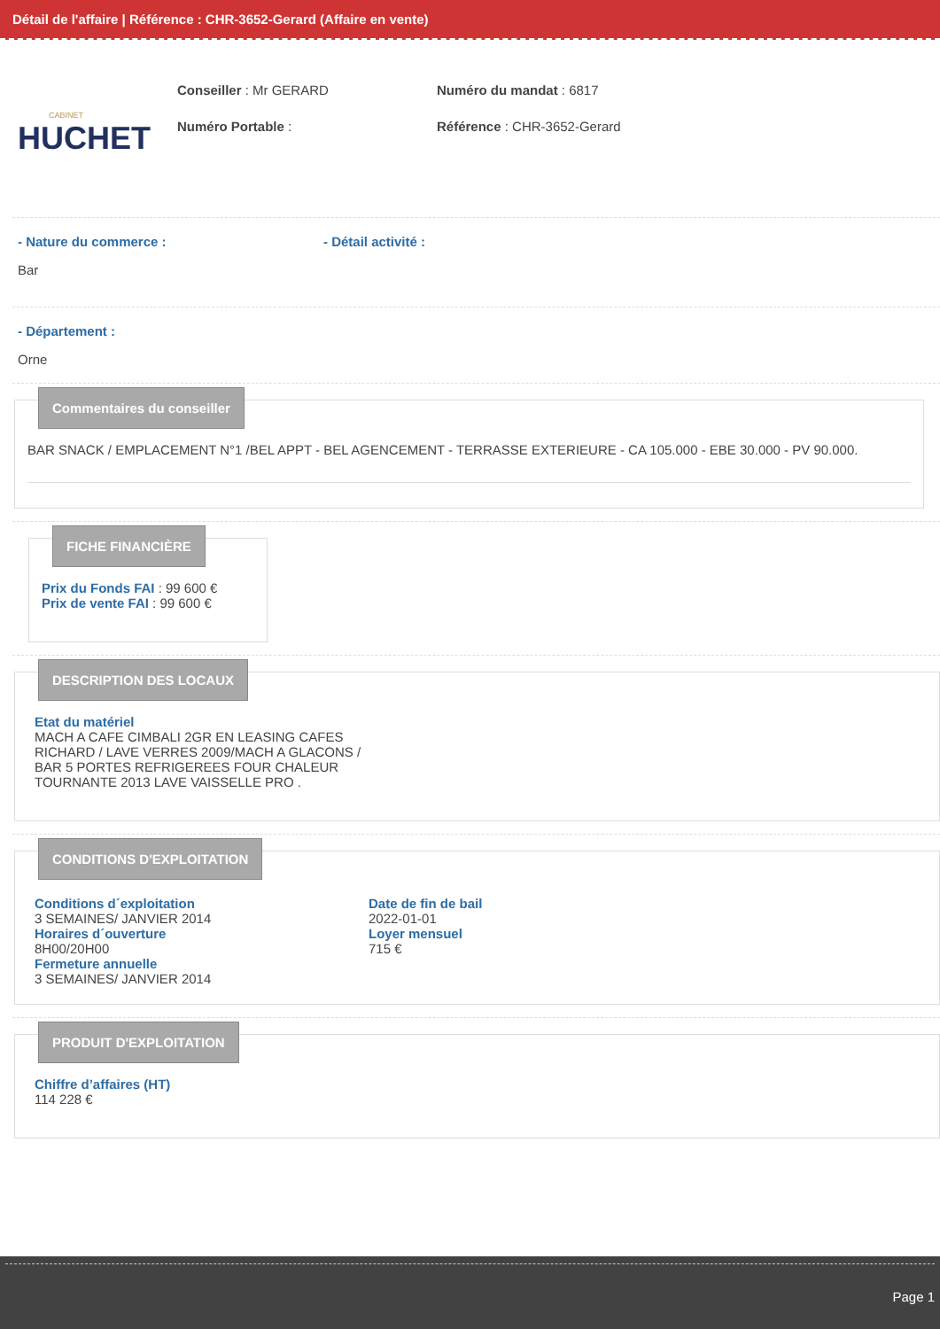Détail de l'affaire | Référence : CHR-3652-Gerard (Affaire en vente)
CABINET
HUCHET
Conseiller : Mr GERARD
Numéro Portable :
Numéro du mandat : 6817
Référence : CHR-3652-Gerard
- Nature du commerce :
Bar
- Détail activité :
- Département :
Orne
Commentaires du conseiller
BAR SNACK / EMPLACEMENT N°1 /BEL APPT - BEL AGENCEMENT - TERRASSE EXTERIEURE - CA 105.000 - EBE 30.000 - PV 90.000.
FICHE FINANCIÈRE
Prix du Fonds FAI : 99 600 €
Prix de vente FAI : 99 600 €
DESCRIPTION DES LOCAUX
Etat du matériel
MACH A CAFE CIMBALI 2GR EN LEASING CAFES RICHARD / LAVE VERRES 2009/MACH A GLACONS / BAR 5 PORTES REFRIGEREES FOUR CHALEUR TOURNANTE 2013 LAVE VAISSELLE PRO .
CONDITIONS D'EXPLOITATION
Conditions d´exploitation
3 SEMAINES/ JANVIER 2014
Horaires d´ouverture
8H00/20H00
Fermeture annuelle
3 SEMAINES/ JANVIER 2014
Date de fin de bail
2022-01-01
Loyer mensuel
715 €
PRODUIT D'EXPLOITATION
Chiffre d’affaires (HT)
114 228 €
Page 1